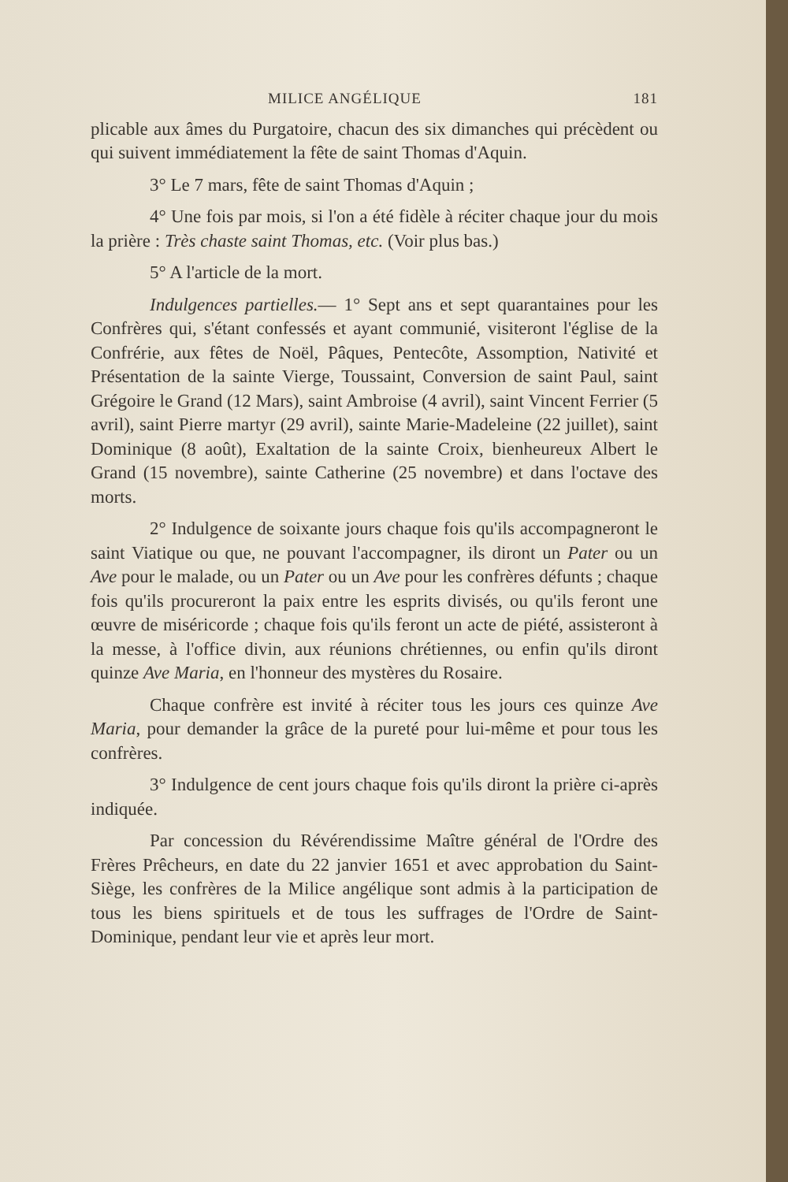MILICE ANGÉLIQUE 181
plicable aux âmes du Purgatoire, chacun des six dimanches qui précèdent ou qui suivent immédiatement la fête de saint Thomas d'Aquin.
3° Le 7 mars, fête de saint Thomas d'Aquin ;
4° Une fois par mois, si l'on a été fidèle à réciter chaque jour du mois la prière : Très chaste saint Thomas, etc. (Voir plus bas.)
5° A l'article de la mort.
Indulgences partielles.— 1° Sept ans et sept quarantaines pour les Confrères qui, s'étant confessés et ayant communié, visiteront l'église de la Confrérie, aux fêtes de Noël, Pâques, Pentecôte, Assomption, Nativité et Présentation de la sainte Vierge, Toussaint, Conversion de saint Paul, saint Grégoire le Grand (12 Mars), saint Ambroise (4 avril), saint Vincent Ferrier (5 avril), saint Pierre martyr (29 avril), sainte Marie-Madeleine (22 juillet), saint Dominique (8 août), Exaltation de la sainte Croix, bienheureux Albert le Grand (15 novembre), sainte Catherine (25 novembre) et dans l'octave des morts.
2° Indulgence de soixante jours chaque fois qu'ils accompagneront le saint Viatique ou que, ne pouvant l'accompagner, ils diront un Pater ou un Ave pour le malade, ou un Pater ou un Ave pour les confrères défunts ; chaque fois qu'ils procureront la paix entre les esprits divisés, ou qu'ils feront une œuvre de miséricorde ; chaque fois qu'ils feront un acte de piété, assisteront à la messe, à l'office divin, aux réunions chrétiennes, ou enfin qu'ils diront quinze Ave Maria, en l'honneur des mystères du Rosaire.
Chaque confrère est invité à réciter tous les jours ces quinze Ave Maria, pour demander la grâce de la pureté pour lui-même et pour tous les confrères.
3° Indulgence de cent jours chaque fois qu'ils diront la prière ci-après indiquée.
Par concession du Révérendissime Maître général de l'Ordre des Frères Prêcheurs, en date du 22 janvier 1651 et avec approbation du Saint-Siège, les confrères de la Milice angélique sont admis à la participation de tous les biens spirituels et de tous les suffrages de l'Ordre de Saint-Dominique, pendant leur vie et après leur mort.